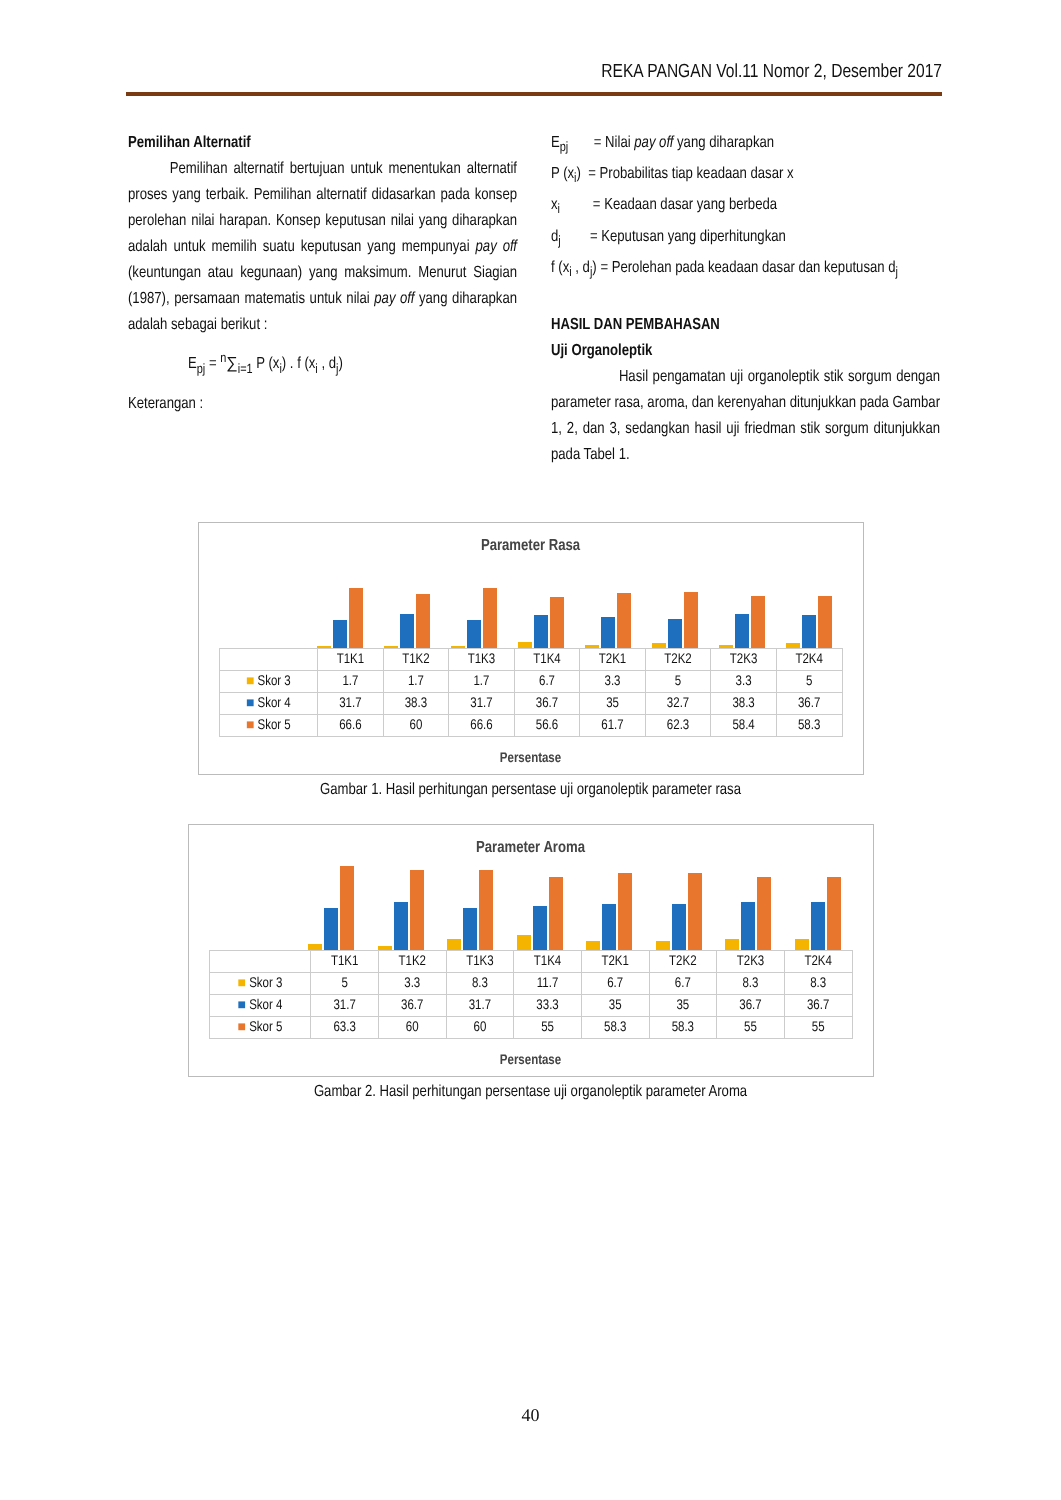REKA PANGAN Vol.11 Nomor 2, Desember 2017
Pemilihan Alternatif
Pemilihan alternatif bertujuan untuk menentukan alternatif proses yang terbaik. Pemilihan alternatif didasarkan pada konsep perolehan nilai harapan. Konsep keputusan nilai yang diharapkan adalah untuk memilih suatu keputusan yang mempunyai pay off (keuntungan atau kegunaan) yang maksimum. Menurut Siagian (1987), persamaan matematis untuk nilai pay off yang diharapkan adalah sebagai berikut :
E<sub>pj</sub> = <sup>n</sup>∑<sub>i=1</sub> P (x<sub>i</sub>) . f (x<sub>i</sub> , d<sub>j</sub>)
Keterangan :
E<sub>pj</sub> = Nilai pay off yang diharapkan
P (x<sub>i</sub>) = Probabilitas tiap keadaan dasar x
x<sub>i</sub> = Keadaan dasar yang berbeda
d<sub>j</sub> = Keputusan yang diperhitungkan
f (x<sub>i</sub> , d<sub>j</sub>) = Perolehan pada keadaan dasar dan keputusan d<sub>j</sub>
HASIL DAN PEMBAHASAN
Uji Organoleptik
Hasil pengamatan uji organoleptik stik sorgum dengan parameter rasa, aroma, dan kerenyahan ditunjukkan pada Gambar 1, 2, dan 3, sedangkan hasil uji friedman stik sorgum ditunjukkan pada Tabel 1.
Parameter Rasa
| | T1K1 | T1K2 | T1K3 | T1K4 | T2K1 | T2K2 | T2K3 | T2K4 |
| --- | --- | --- | --- | --- | --- | --- | --- | --- |
| ■ Skor 3 | 1.7 | 1.7 | 1.7 | 6.7 | 3.3 | 5 | 3.3 | 5 |
| ■ Skor 4 | 31.7 | 38.3 | 31.7 | 36.7 | 35 | 32.7 | 38.3 | 36.7 |
| ■ Skor 5 | 66.6 | 60 | 66.6 | 56.6 | 61.7 | 62.3 | 58.4 | 58.3 |
Persentase
Gambar 1. Hasil perhitungan persentase uji organoleptik parameter rasa
Parameter Aroma
| | T1K1 | T1K2 | T1K3 | T1K4 | T2K1 | T2K2 | T2K3 | T2K4 |
| --- | --- | --- | --- | --- | --- | --- | --- | --- |
| ■ Skor 3 | 5 | 3.3 | 8.3 | 11.7 | 6.7 | 6.7 | 8.3 | 8.3 |
| ■ Skor 4 | 31.7 | 36.7 | 31.7 | 33.3 | 35 | 35 | 36.7 | 36.7 |
| ■ Skor 5 | 63.3 | 60 | 60 | 55 | 58.3 | 58.3 | 55 | 55 |
Persentase
Gambar 2. Hasil perhitungan persentase uji organoleptik parameter Aroma
40